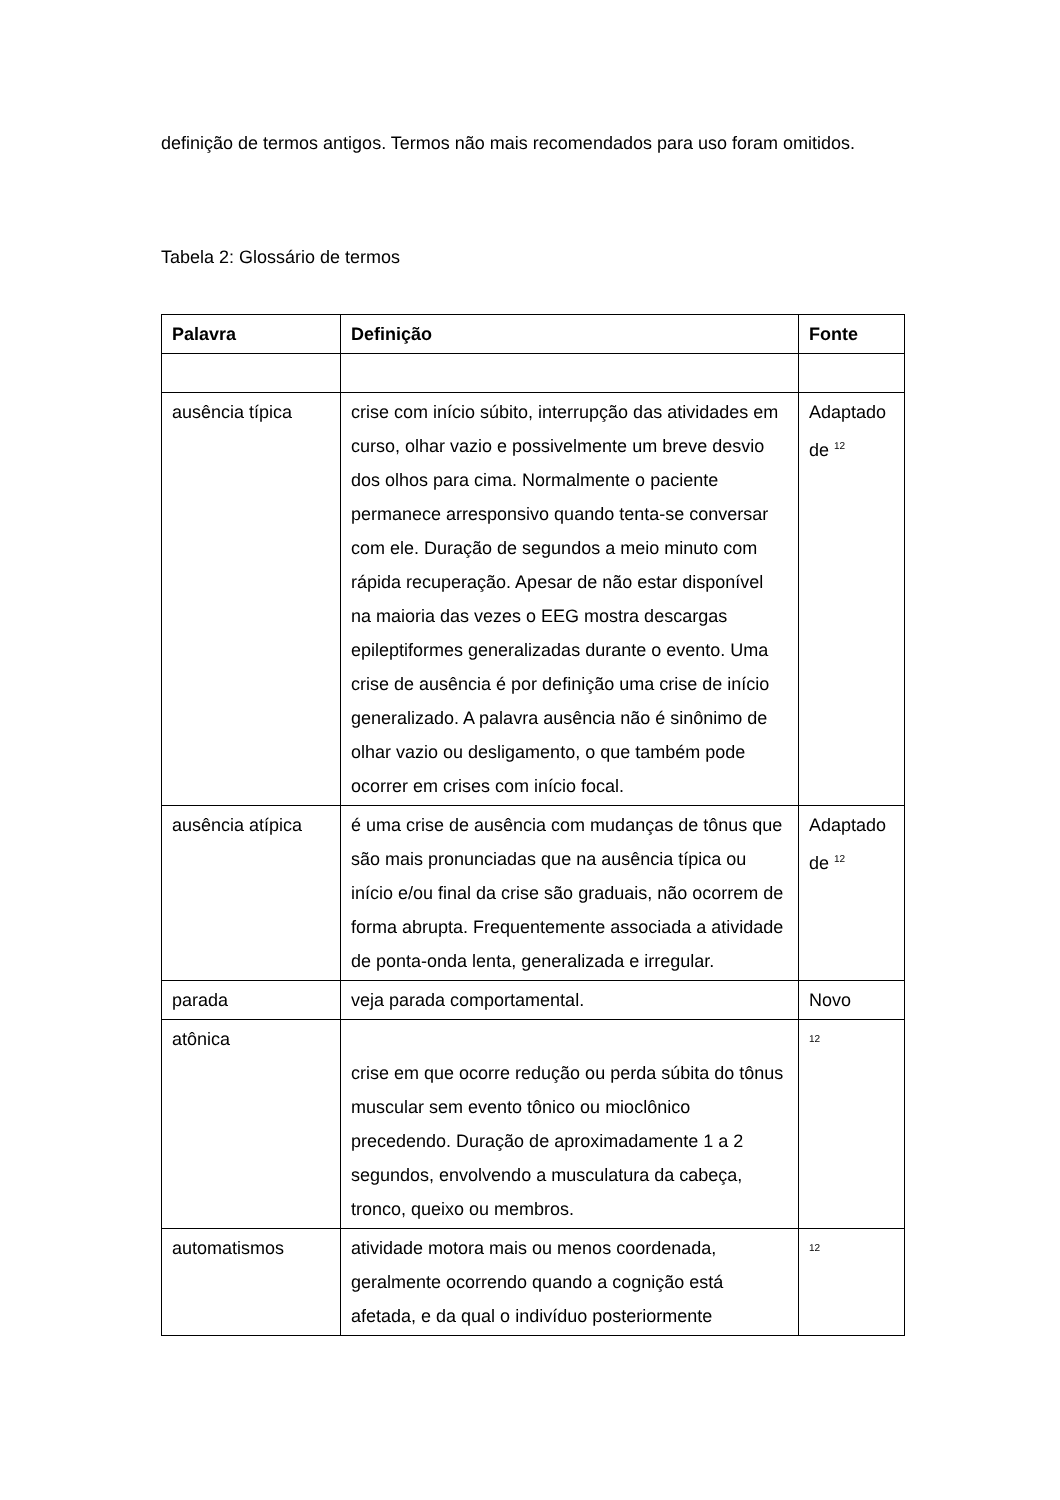definição de termos antigos. Termos não mais recomendados para uso foram omitidos.
Tabela 2: Glossário de termos
| Palavra | Definição | Fonte |
| --- | --- | --- |
| ausência típica | crise com início súbito, interrupção das atividades em curso, olhar vazio e possivelmente um breve desvio dos olhos para cima. Normalmente o paciente permanece arresponsivo quando tenta-se conversar com ele. Duração de segundos a meio minuto com rápida recuperação. Apesar de não estar disponível na maioria das vezes o EEG mostra descargas epileptiformes generalizadas durante o evento. Uma crise de ausência é por definição uma crise de início generalizado. A palavra ausência não é sinônimo de olhar vazio ou desligamento, o que também pode ocorrer em crises com início focal. | Adaptado de <sup>12</sup> |
| ausência atípica | é uma crise de ausência com mudanças de tônus que são mais pronunciadas que na ausência típica ou início e/ou final da crise são graduais, não ocorrem de forma abrupta. Frequentemente associada a atividade de ponta-onda lenta, generalizada e irregular. | Adaptado de <sup>12</sup> |
| parada | veja parada comportamental. | Novo |
| atônica | crise em que ocorre redução ou perda súbita do tônus muscular sem evento tônico ou mioclônico precedendo. Duração de aproximadamente 1 a 2 segundos, envolvendo a musculatura da cabeça, tronco, queixo ou membros. | <sup>12</sup> |
| automatismos | atividade motora mais ou menos coordenada, geralmente ocorrendo quando a cognição está afetada, e da qual o indivíduo posteriormente | <sup>12</sup> |